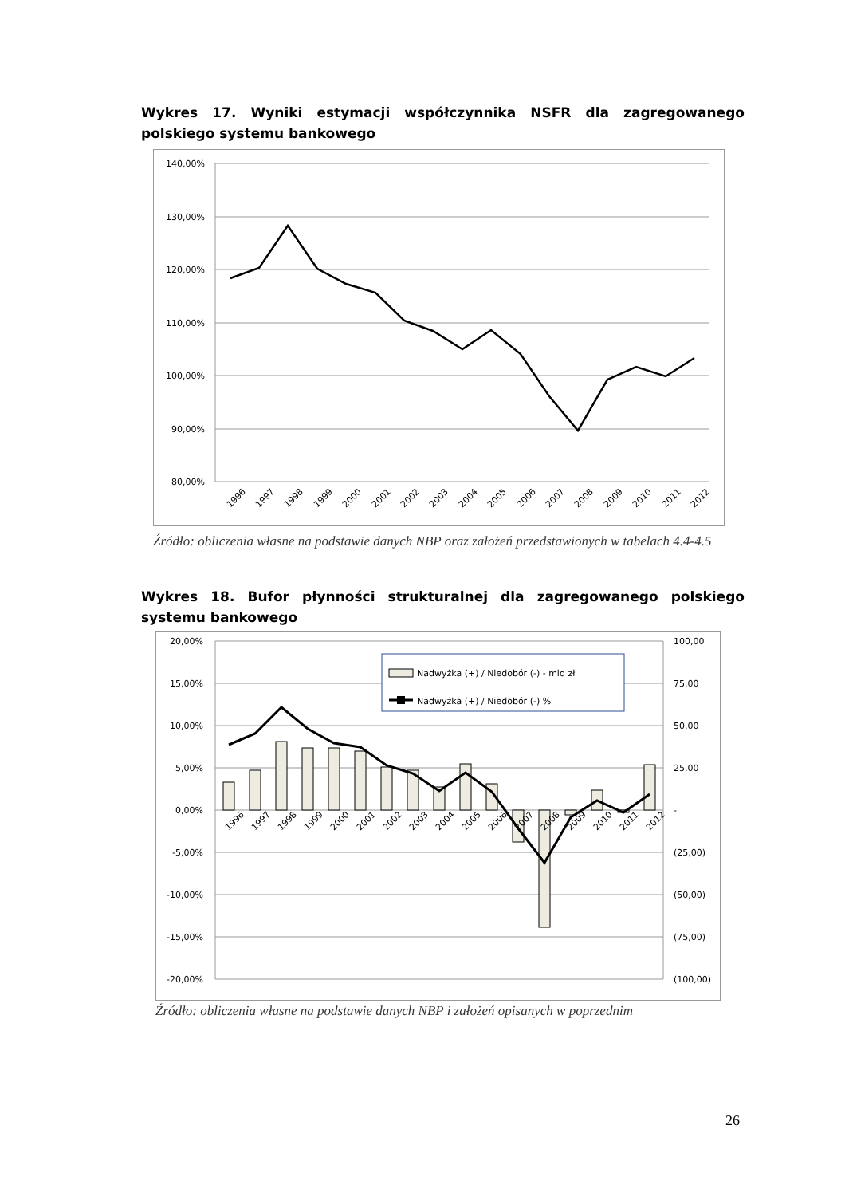Wykres 17. Wyniki estymacji współczynnika NSFR dla zagregowanego polskiego systemu bankowego
140,00%
130,00%
120,00%
110,00%
100,00%
90,00%
80,00%
1996
1997
1998
1999
2000
2001
2002
2003
2004
2005
2006
2007
2008
2009
2010
2011
2012
Źródło: obliczenia własne na podstawie danych NBP oraz założeń przedstawionych w tabelach 4.4-4.5
Wykres 18. Bufor płynności strukturalnej dla zagregowanego polskiego systemu bankowego
20,00%
15,00%
10,00%
5,00%
0,00%
-5,00%
-10,00%
-15,00%
-20,00%
100,00
75,00
50,00
25,00
-
(25,00)
(50,00)
(75,00)
(100,00)
Nadwyżka (+) / Niedobór (-) - mld zł
Nadwyżka (+) / Niedobór (-) %
1996
1997
1998
1999
2000
2001
2002
2003
2004
2005
2006
2007
2008
2009
2010
2011
2012
Źródło: obliczenia własne na podstawie danych NBP i założeń opisanych w poprzednim
26